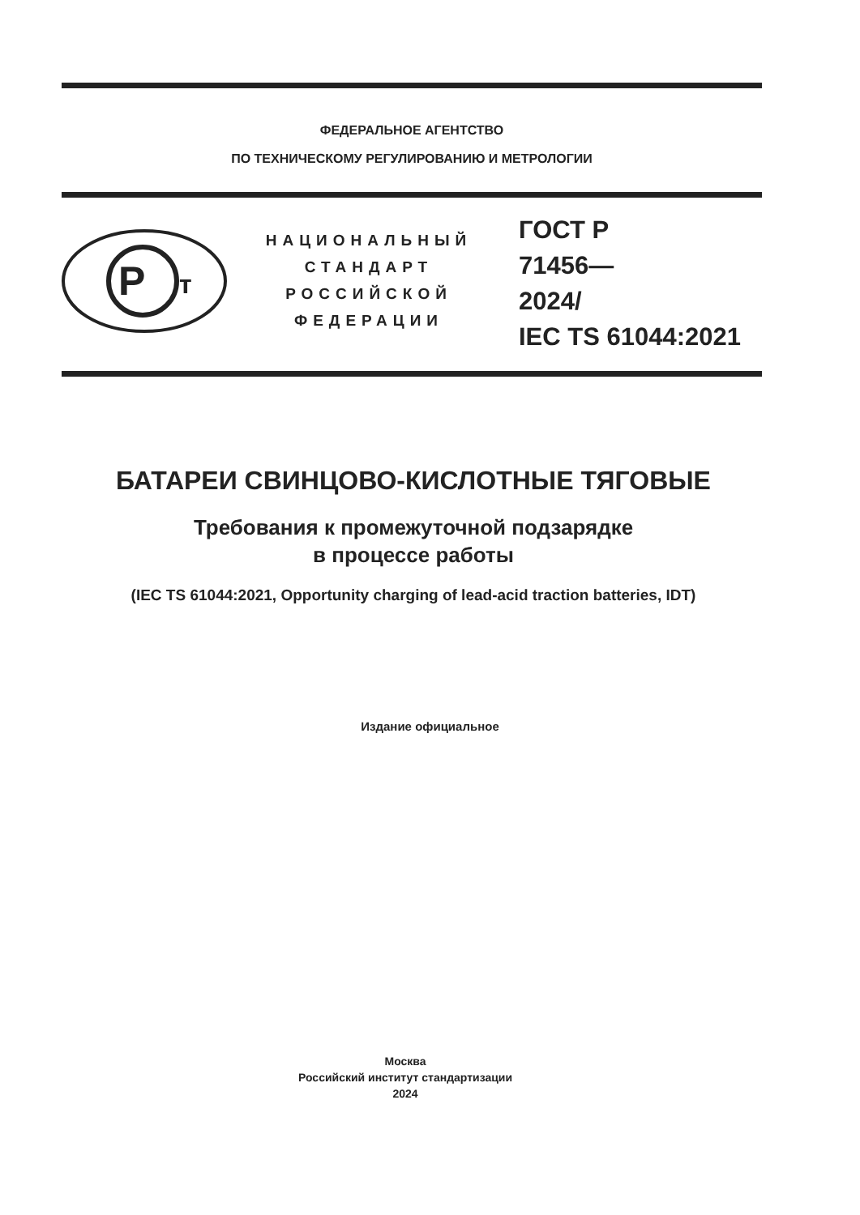ФЕДЕРАЛЬНОЕ АГЕНТСТВО
ПО ТЕХНИЧЕСКОМУ РЕГУЛИРОВАНИЮ И МЕТРОЛОГИИ
Р
т
НАЦИОНАЛЬНЫЙ
СТАНДАРТ
РОССИЙСКОЙ
ФЕДЕРАЦИИ
ГОСТ Р
71456—
2024/
IEC TS 61044:2021
БАТАРЕИ СВИНЦОВО-КИСЛОТНЫЕ ТЯГОВЫЕ
Требования к промежуточной подзарядке
в процессе работы
(IEC TS 61044:2021, Opportunity charging of lead-acid traction batteries, IDT)
Издание официальное
Москва
Российский институт стандартизации
2024